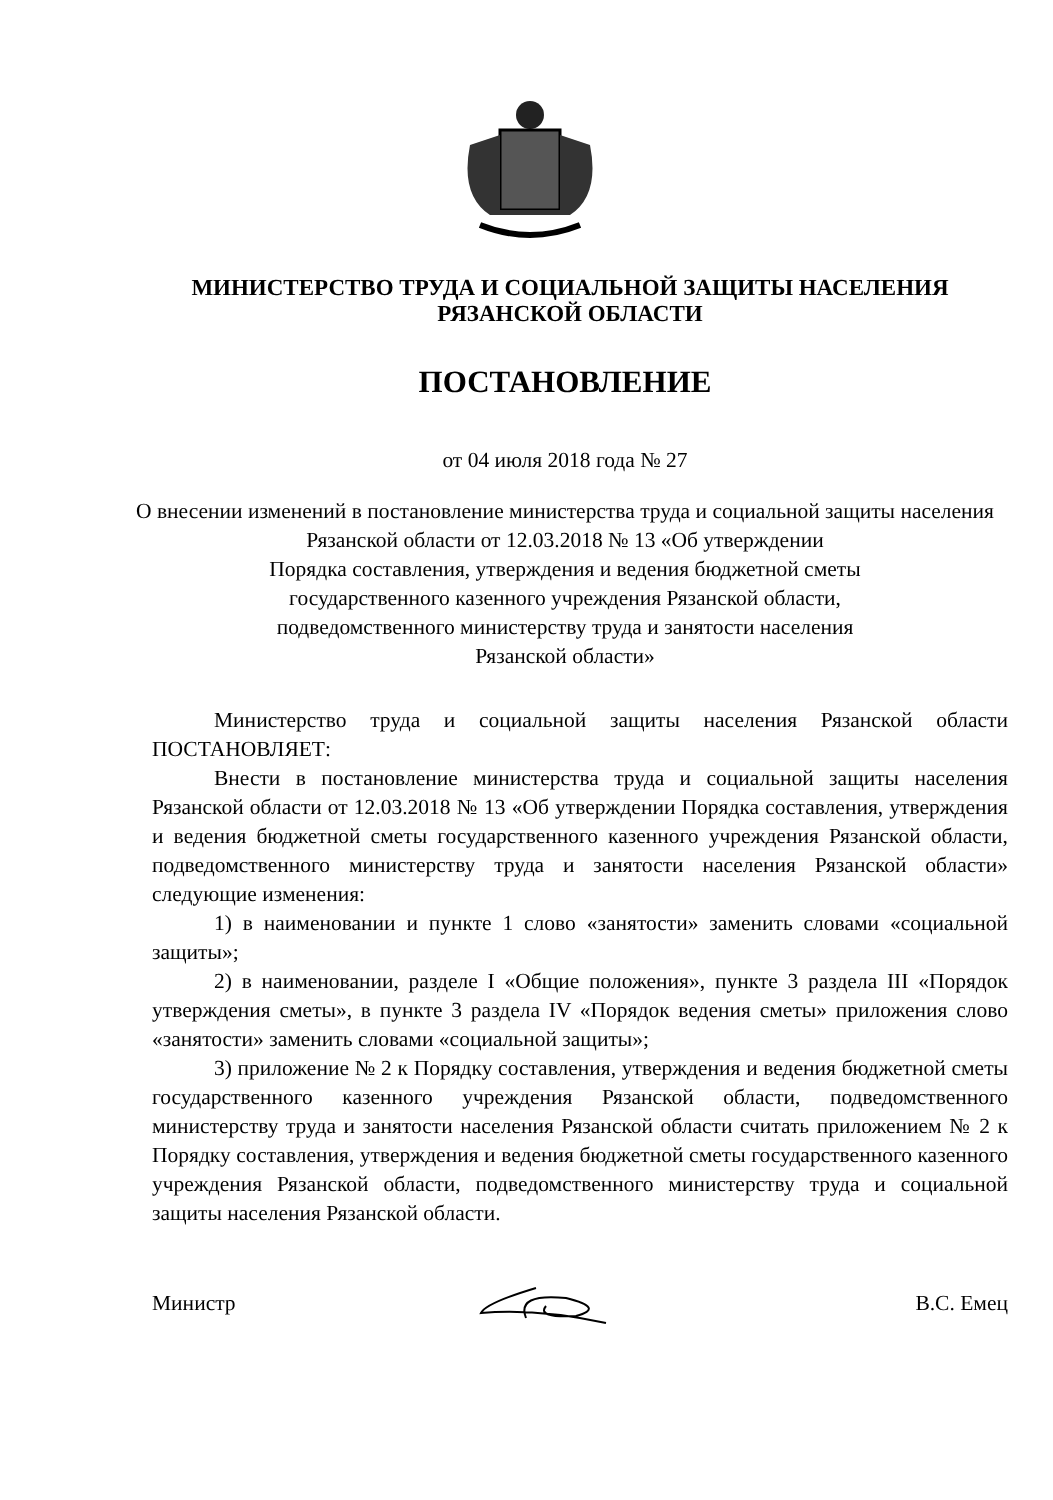МИНИСТЕРСТВО ТРУДА И СОЦИАЛЬНОЙ ЗАЩИТЫ НАСЕЛЕНИЯ
РЯЗАНСКОЙ ОБЛАСТИ
ПОСТАНОВЛЕНИЕ
от 04 июля 2018 года № 27
О внесении изменений в постановление министерства труда и социальной защиты населения Рязанской области от 12.03.2018 № 13 «Об утверждении
Порядка составления, утверждения и ведения бюджетной сметы
государственного казенного учреждения Рязанской области,
подведомственного министерству труда и занятости населения
Рязанской области»
Министерство труда и социальной защиты населения Рязанской области ПОСТАНОВЛЯЕТ:
Внести в постановление министерства труда и социальной защиты населения Рязанской области от 12.03.2018 № 13 «Об утверждении Порядка составления, утверждения и ведения бюджетной сметы государственного казенного учреждения Рязанской области, подведомственного министерству труда и занятости населения Рязанской области» следующие изменения:
1) в наименовании и пункте 1 слово «занятости» заменить словами «социальной защиты»;
2) в наименовании, разделе I «Общие положения», пункте 3 раздела III «Порядок утверждения сметы», в пункте 3 раздела IV «Порядок ведения сметы» приложения слово «занятости» заменить словами «социальной защиты»;
3) приложение № 2 к Порядку составления, утверждения и ведения бюджетной сметы государственного казенного учреждения Рязанской области, подведомственного министерству труда и занятости населения Рязанской области считать приложением № 2 к Порядку составления, утверждения и ведения бюджетной сметы государственного казенного учреждения Рязанской области, подведомственного министерству труда и социальной защиты населения Рязанской области.
Министр В.С. Емец